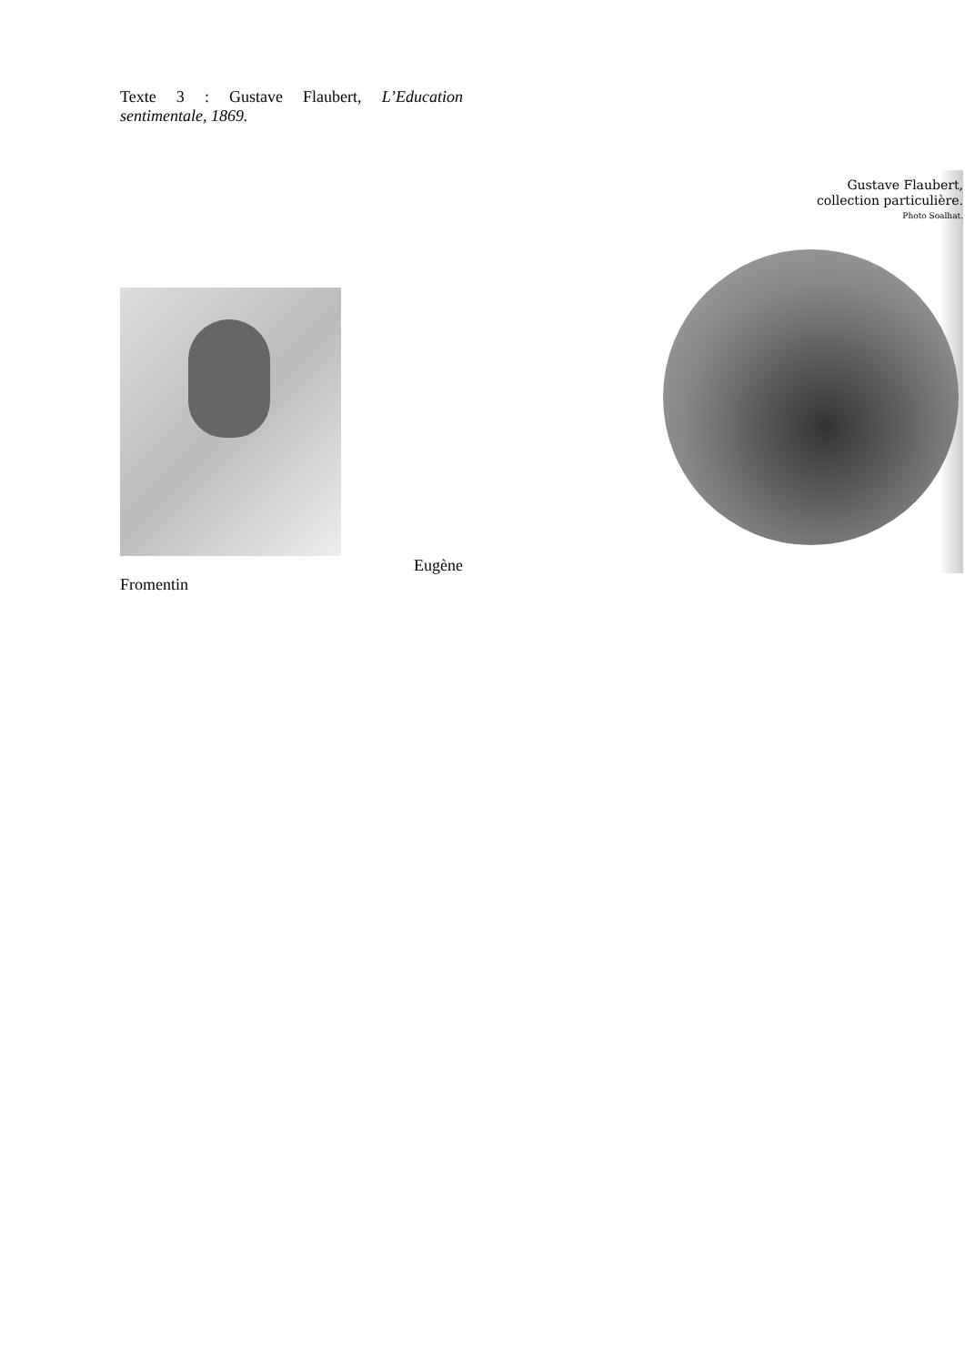Texte 3 : Gustave Flaubert, L’Education sentimentale, 1869.
Eugène
Fromentin
Gustave Flaubert,
collection particulière.
Photo Soalhat.